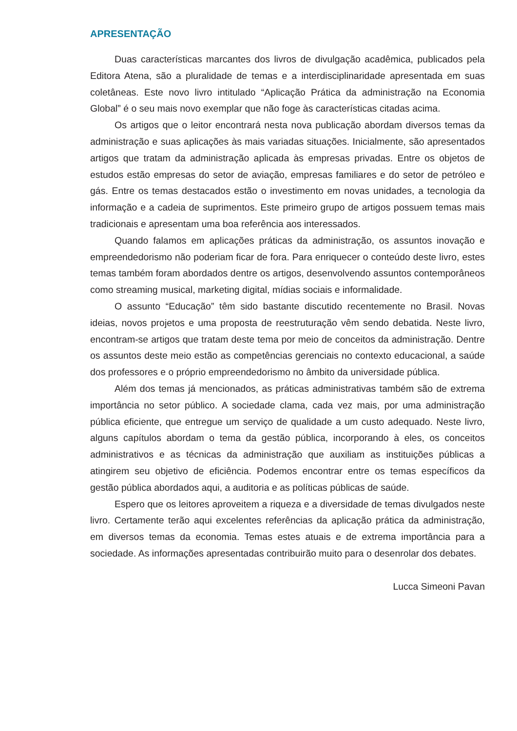APRESENTAÇÃO
Duas características marcantes dos livros de divulgação acadêmica, publicados pela Editora Atena, são a pluralidade de temas e a interdisciplinaridade apresentada em suas coletâneas. Este novo livro intitulado “Aplicação Prática da administração na Economia Global” é o seu mais novo exemplar que não foge às características citadas acima.
Os artigos que o leitor encontrará nesta nova publicação abordam diversos temas da administração e suas aplicações às mais variadas situações. Inicialmente, são apresentados artigos que tratam da administração aplicada às empresas privadas. Entre os objetos de estudos estão empresas do setor de aviação, empresas familiares e do setor de petróleo e gás. Entre os temas destacados estão o investimento em novas unidades, a tecnologia da informação e a cadeia de suprimentos. Este primeiro grupo de artigos possuem temas mais tradicionais e apresentam uma boa referência aos interessados.
Quando falamos em aplicações práticas da administração, os assuntos inovação e empreendedorismo não poderiam ficar de fora. Para enriquecer o conteúdo deste livro, estes temas também foram abordados dentre os artigos, desenvolvendo assuntos contemporâneos como streaming musical, marketing digital, mídias sociais e informalidade.
O assunto “Educação” têm sido bastante discutido recentemente no Brasil. Novas ideias, novos projetos e uma proposta de reestruturação vêm sendo debatida. Neste livro, encontram-se artigos que tratam deste tema por meio de conceitos da administração. Dentre os assuntos deste meio estão as competências gerenciais no contexto educacional, a saúde dos professores e o próprio empreendedorismo no âmbito da universidade pública.
Além dos temas já mencionados, as práticas administrativas também são de extrema importância no setor público. A sociedade clama, cada vez mais, por uma administração pública eficiente, que entregue um serviço de qualidade a um custo adequado. Neste livro, alguns capítulos abordam o tema da gestão pública, incorporando à eles, os conceitos administrativos e as técnicas da administração que auxiliam as instituições públicas a atingirem seu objetivo de eficiência. Podemos encontrar entre os temas específicos da gestão pública abordados aqui, a auditoria e as políticas públicas de saúde.
Espero que os leitores aproveitem a riqueza e a diversidade de temas divulgados neste livro. Certamente terão aqui excelentes referências da aplicação prática da administração, em diversos temas da economia. Temas estes atuais e de extrema importância para a sociedade. As informações apresentadas contribuirão muito para o desenrolar dos debates.
Lucca Simeoni Pavan